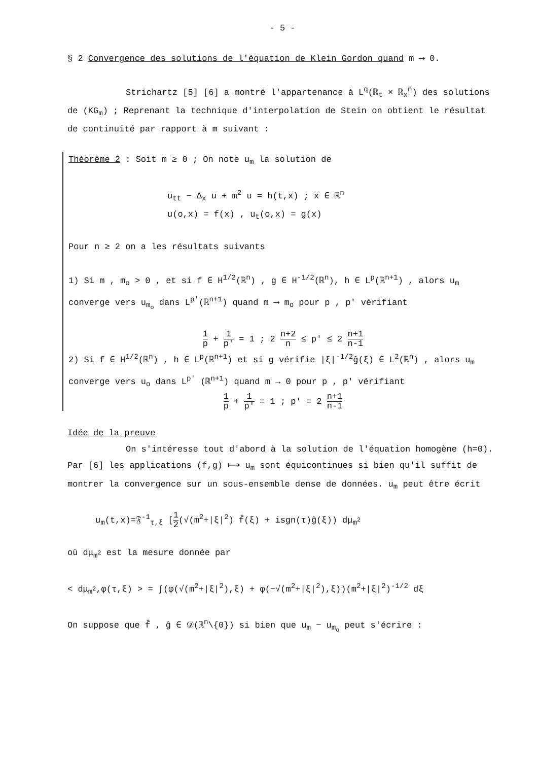- 5 -
§ 2 Convergence des solutions de l'équation de Klein Gordon quand m ⟶ 0.
Strichartz [5] [6] a montré l'appartenance à L<sup>q</sup>(ℝ<sub>t</sub> × ℝ<sub>x</sub><sup>n</sup>) des solutions de (KG<sub>m</sub>) ; Reprenant la technique d'interpolation de Stein on obtient le résultat de continuité par rapport à m suivant :
Théorème 2 : Soit m ≥ 0 ; On note u<sub>m</sub> la solution de
u<sub>tt</sub> − Δ<sub>x</sub> u + m<sup>2</sup> u = h(t,x) ; x ∈ ℝ<sup>n</sup>
u(o,x) = f(x) , u<sub>t</sub>(o,x) = g(x)
Pour n ≥ 2 on a les résultats suivants
1) Si m , m<sub>o</sub> > 0 , et si f ∈ H<sup>1/2</sup>(ℝ<sup>n</sup>) , g ∈ H<sup>-1/2</sup>(ℝ<sup>n</sup>), h ∈ L<sup>p</sup>(ℝ<sup>n+1</sup>) , alors u<sub>m</sub> converge vers u<sub>m<sub>o</sub></sub> dans L<sup>p'</sup>(ℝ<sup>n+1</sup>) quand m ⟶ m<sub>o</sub> pour p , p' vérifiant
1 p + 1 p' = 1 ; 2 n+2 n ≤ p' ≤ 2 n+1 n-1
2) Si f ∈ H<sup>1/2</sup>(ℝ<sup>n</sup>) , h ∈ L<sup>p</sup>(ℝ<sup>n+1</sup>) et si g vérifie |ξ|<sup>-1/2</sup>ĝ(ξ) ∈ L<sup>2</sup>(ℝ<sup>n</sup>) , alors u<sub>m</sub> converge vers u<sub>o</sub> dans L<sup>p'</sup> (ℝ<sup>n+1</sup>) quand m → 0 pour p , p' vérifiant
1 p + 1 p' = 1 ; p' = 2 n+1 n-1
Idée de la preuve
On s'intéresse tout d'abord à la solution de l'équation homogène (h=0). Par [6] les applications (f,g) ⟼ u<sub>m</sub> sont équicontinues si bien qu'il suffit de montrer la convergence sur un sous-ensemble dense de données. u<sub>m</sub> peut être écrit
u<sub>m</sub>(t,x)=𝔉<sup>-1</sup><sub>τ,ξ</sub> [1 2(√(m<sup>2</sup>+|ξ|<sup>2</sup>) f̂(ξ) + isgn(τ)ĝ(ξ)) dμ<sub>m<sup>2</sup></sub>
où dμ<sub>m<sup>2</sup></sub> est la mesure donnée par
< dμ<sub>m<sup>2</sup></sub>,φ(τ,ξ) > = ∫(φ(√(m<sup>2</sup>+|ξ|<sup>2</sup>),ξ) + φ(−√(m<sup>2</sup>+|ξ|<sup>2</sup>),ξ))(m<sup>2</sup>+|ξ|<sup>2</sup>)<sup>-1/2</sup> dξ
On suppose que f̂ , ĝ ∈ 𝒟(ℝ<sup>n</sup>\{0}) si bien que u<sub>m</sub> − u<sub>m<sub>o</sub></sub> peut s'écrire :